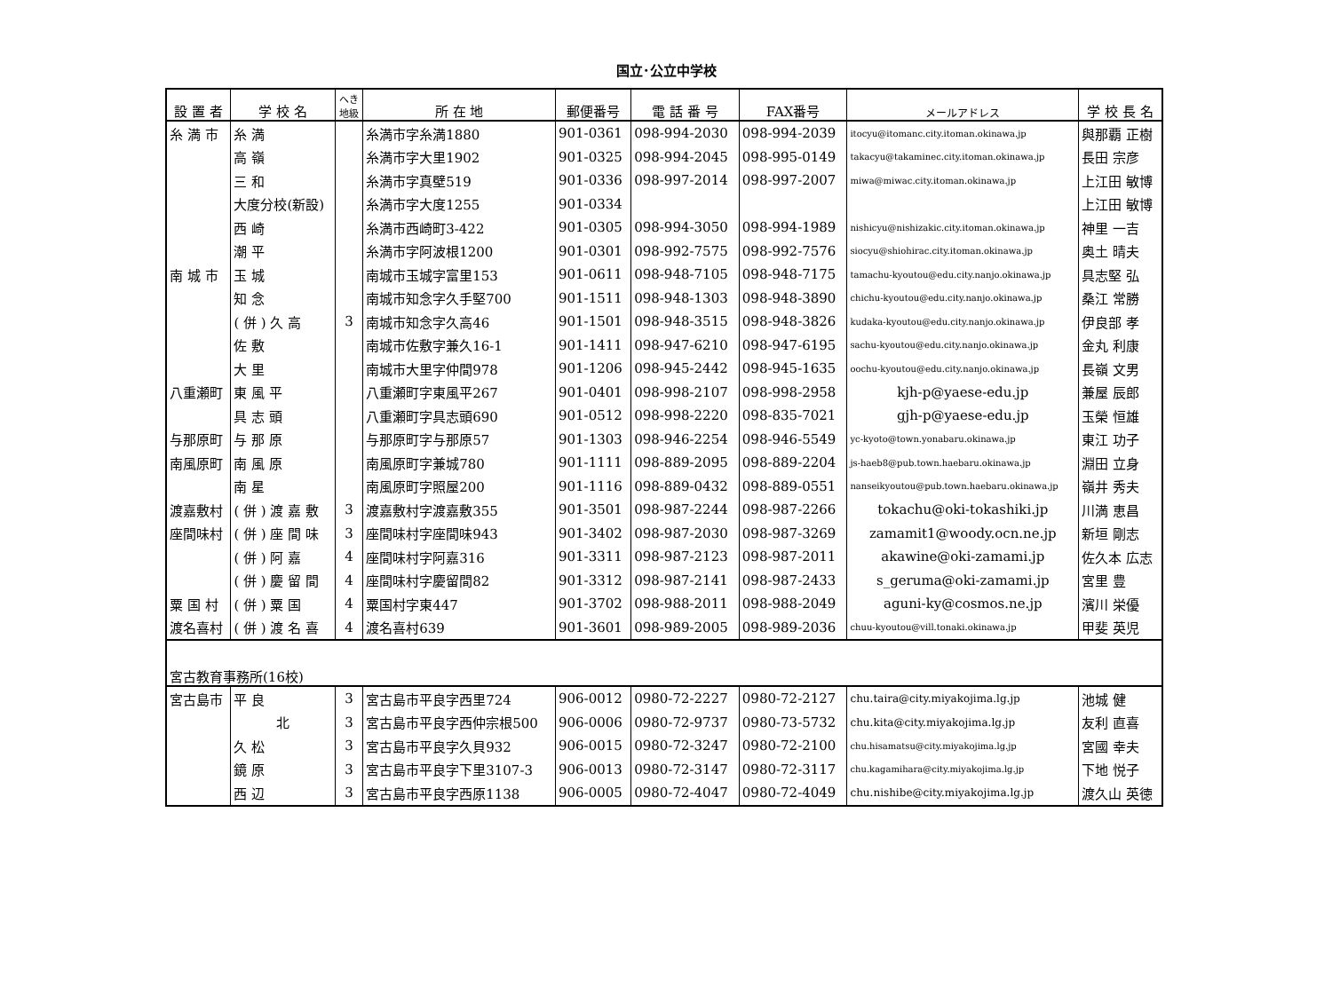国立･公立中学校
| 設 置 者 | 学 校 名 | へき 地級 | 所 在 地 | 郵便番号 | 電 話 番 号 | FAX番号 | メールアドレス | 学 校 長 名 |
| --- | --- | --- | --- | --- | --- | --- | --- | --- |
| 糸 満 市 | 糸 満 | | 糸満市字糸満1880 | 901-0361 | 098-994-2030 | 098-994-2039 | itocyu@itomanc.city.itoman.okinawa.jp | 與那覇 正樹 |
| | 高 嶺 | | 糸満市字大里1902 | 901-0325 | 098-994-2045 | 098-995-0149 | takacyu@takaminec.city.itoman.okinawa.jp | 長田 宗彦 |
| | 三 和 | | 糸満市字真壁519 | 901-0336 | 098-997-2014 | 098-997-2007 | miwa@miwac.city.itoman.okinawa.jp | 上江田 敏博 |
| | 大度分校(新設) | | 糸満市字大度1255 | 901-0334 | | | | 上江田 敏博 |
| | 西 崎 | | 糸満市西崎町3-422 | 901-0305 | 098-994-3050 | 098-994-1989 | nishicyu@nishizakic.city.itoman.okinawa.jp | 神里 一吉 |
| | 潮 平 | | 糸満市字阿波根1200 | 901-0301 | 098-992-7575 | 098-992-7576 | siocyu@shiohirac.city.itoman.okinawa.jp | 奥土 晴夫 |
| 南 城 市 | 玉 城 | | 南城市玉城字富里153 | 901-0611 | 098-948-7105 | 098-948-7175 | tamachu-kyoutou@edu.city.nanjo.okinawa.jp | 具志堅 弘 |
| | 知 念 | | 南城市知念字久手堅700 | 901-1511 | 098-948-1303 | 098-948-3890 | chichu-kyoutou@edu.city.nanjo.okinawa.jp | 桑江 常勝 |
| | ( 併 ) 久 高 | 3 | 南城市知念字久高46 | 901-1501 | 098-948-3515 | 098-948-3826 | kudaka-kyoutou@edu.city.nanjo.okinawa.jp | 伊良部 孝 |
| | 佐 敷 | | 南城市佐敷字兼久16-1 | 901-1411 | 098-947-6210 | 098-947-6195 | sachu-kyoutou@edu.city.nanjo.okinawa.jp | 金丸 利康 |
| | 大 里 | | 南城市大里字仲間978 | 901-1206 | 098-945-2442 | 098-945-1635 | oochu-kyoutou@edu.city.nanjo.okinawa.jp | 長嶺 文男 |
| 八重瀬町 | 東 風 平 | | 八重瀬町字東風平267 | 901-0401 | 098-998-2107 | 098-998-2958 | kjh-p@yaese-edu.jp | 兼屋 辰郎 |
| | 具 志 頭 | | 八重瀬町字具志頭690 | 901-0512 | 098-998-2220 | 098-835-7021 | gjh-p@yaese-edu.jp | 玉榮 恒雄 |
| 与那原町 | 与 那 原 | | 与那原町字与那原57 | 901-1303 | 098-946-2254 | 098-946-5549 | yc-kyoto@town.yonabaru.okinawa.jp | 東江 功子 |
| 南風原町 | 南 風 原 | | 南風原町字兼城780 | 901-1111 | 098-889-2095 | 098-889-2204 | js-haeb8@pub.town.haebaru.okinawa.jp | 淵田 立身 |
| | 南 星 | | 南風原町字照屋200 | 901-1116 | 098-889-0432 | 098-889-0551 | nanseikyoutou@pub.town.haebaru.okinawa.jp | 嶺井 秀夫 |
| 渡嘉敷村 | ( 併 ) 渡 嘉 敷 | 3 | 渡嘉敷村字渡嘉敷355 | 901-3501 | 098-987-2244 | 098-987-2266 | tokachu@oki-tokashiki.jp | 川満 恵昌 |
| 座間味村 | ( 併 ) 座 間 味 | 3 | 座間味村字座間味943 | 901-3402 | 098-987-2030 | 098-987-3269 | zamamit1@woody.ocn.ne.jp | 新垣 剛志 |
| | ( 併 ) 阿 嘉 | 4 | 座間味村字阿嘉316 | 901-3311 | 098-987-2123 | 098-987-2011 | akawine@oki-zamami.jp | 佐久本 広志 |
| | ( 併 ) 慶 留 間 | 4 | 座間味村字慶留間82 | 901-3312 | 098-987-2141 | 098-987-2433 | s_geruma@oki-zamami.jp | 宮里 豊 |
| 粟 国 村 | ( 併 ) 粟 国 | 4 | 粟国村字東447 | 901-3702 | 098-988-2011 | 098-988-2049 | aguni-ky@cosmos.ne.jp | 濱川 栄優 |
| 渡名喜村 | ( 併 ) 渡 名 喜 | 4 | 渡名喜村639 | 901-3601 | 098-989-2005 | 098-989-2036 | chuu-kyoutou@vill.tonaki.okinawa.jp | 甲斐 英児 |
| 宮古教育事務所(16校) | | | | | | | | |
| 宮古島市 | 平 良 | 3 | 宮古島市平良字西里724 | 906-0012 | 0980-72-2227 | 0980-72-2127 | chu.taira@city.miyakojima.lg.jp | 池城 健 |
| | 北 | 3 | 宮古島市平良字西仲宗根500 | 906-0006 | 0980-72-9737 | 0980-73-5732 | chu.kita@city.miyakojima.lg.jp | 友利 直喜 |
| | 久 松 | 3 | 宮古島市平良字久貝932 | 906-0015 | 0980-72-3247 | 0980-72-2100 | chu.hisamatsu@city.miyakojima.lg.jp | 宮國 幸夫 |
| | 鏡 原 | 3 | 宮古島市平良字下里3107-3 | 906-0013 | 0980-72-3147 | 0980-72-3117 | chu.kagamihara@city.miyakojima.lg.jp | 下地 悦子 |
| | 西 辺 | 3 | 宮古島市平良字西原1138 | 906-0005 | 0980-72-4047 | 0980-72-4049 | chu.nishibe@city.miyakojima.lg.jp | 渡久山 英徳 |